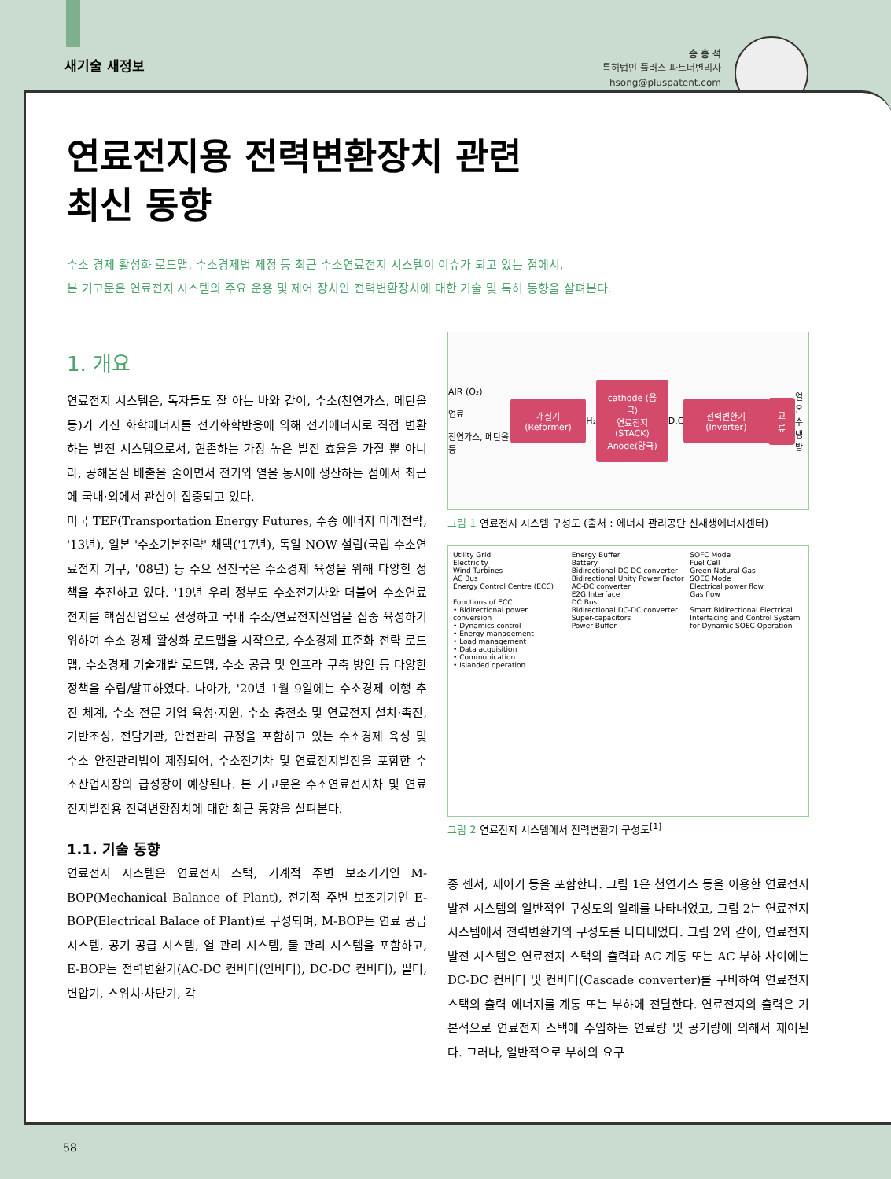새기술 새정보
송 홍 석
특허법인 플러스 파트너변리사
hsong@pluspatent.com
연료전지용 전력변환장치 관련
최신 동향
수소 경제 활성화 로드맵, 수소경제법 제정 등 최근 수소연료전지 시스템이 이슈가 되고 있는 점에서,
본 기고문은 연료전지 시스템의 주요 운용 및 제어 장치인 전력변환장치에 대한 기술 및 특허 동향을 살펴본다.
1. 개요
연료전지 시스템은, 독자들도 잘 아는 바와 같이, 수소(천연가스, 메탄올 등)가 가진 화학에너지를 전기화학반응에 의해 전기에너지로 직접 변환하는 발전 시스템으로서, 현존하는 가장 높은 발전 효율을 가질 뿐 아니라, 공해물질 배출을 줄이면서 전기와 열을 동시에 생산하는 점에서 최근에 국내·외에서 관심이 집중되고 있다.
미국 TEF(Transportation Energy Futures, 수송 에너지 미래전략, '13년), 일본 '수소기본전략' 채택('17년), 독일 NOW 설립(국립 수소연료전지 기구, '08년) 등 주요 선진국은 수소경제 육성을 위해 다양한 정책을 추진하고 있다. '19년 우리 정부도 수소전기차와 더불어 수소연료전지를 핵심산업으로 선정하고 국내 수소/연료전지산업을 집중 육성하기 위하여 수소 경제 활성화 로드맵을 시작으로, 수소경제 표준화 전략 로드맵, 수소경제 기술개발 로드맵, 수소 공급 및 인프라 구축 방안 등 다양한 정책을 수립/발표하였다. 나아가, '20년 1월 9일에는 수소경제 이행 추진 체계, 수소 전문 기업 육성·지원, 수소 충전소 및 연료전지 설치·촉진, 기반조성, 전담기관, 안전관리 규정을 포함하고 있는 수소경제 육성 및 수소 안전관리법이 제정되어, 수소전기차 및 연료전지발전을 포함한 수소산업시장의 급성장이 예상된다. 본 기고문은 수소연료전지차 및 연료전지발전용 전력변환장치에 대한 최근 동향을 살펴본다.
1.1. 기술 동향
연료전지 시스템은 연료전지 스택, 기계적 주변 보조기기인 M-BOP(Mechanical Balance of Plant), 전기적 주변 보조기기인 E-BOP(Electrical Balace of Plant)로 구성되며, M-BOP는 연료 공급 시스템, 공기 공급 시스템, 열 관리 시스템, 물 관리 시스템을 포함하고, E-BOP는 전력변환기(AC-DC 컨버터(인버터), DC-DC 컨버터), 필터, 변압기, 스위치·차단기, 각
AIR (O₂)
연료
천연가스, 메탄올 등
개질기 (Reformer)
H₂
cathode (음극)
연료전지 (STACK)
Anode(양극)
D.C
전력변환기 (Inverter) 교류
열
온수
냉방
그림 1 연료전지 시스템 구성도 (출처 : 에너지 관리공단 신재생에너지센터)
Utility Grid
Electricity
Wind Turbines
AC Bus
Energy Control Centre (ECC)
Functions of ECC
• Bidirectional power conversion
• Dynamics control
• Energy management
• Load management
• Data acquisition
• Communication
• Islanded operation
Energy Buffer
Battery
Bidirectional DC-DC converter
Bidirectional Unity Power Factor AC-DC converter
E2G Interface
DC Bus
Bidirectional DC-DC converter
Super-capacitors
Power Buffer
SOFC Mode
Fuel Cell
Green Natural Gas
SOEC Mode
Electrical power flow
Gas flow
Smart Bidirectional Electrical Interfacing and Control System for Dynamic SOEC Operation
그림 2 연료전지 시스템에서 전력변환기 구성도<sup>[1]</sup>
종 센서, 제어기 등을 포함한다. 그림 1은 천연가스 등을 이용한 연료전지 발전 시스템의 일반적인 구성도의 일례를 나타내었고, 그림 2는 연료전지 시스템에서 전력변환기의 구성도를 나타내었다. 그림 2와 같이, 연료전지 발전 시스템은 연료전지 스택의 출력과 AC 계통 또는 AC 부하 사이에는 DC-DC 컨버터 및 컨버터(Cascade converter)를 구비하여 연료전지 스택의 출력 에너지를 계통 또는 부하에 전달한다. 연료전지의 출력은 기본적으로 연료전지 스택에 주입하는 연료량 및 공기량에 의해서 제어된다. 그러나, 일반적으로 부하의 요구
58